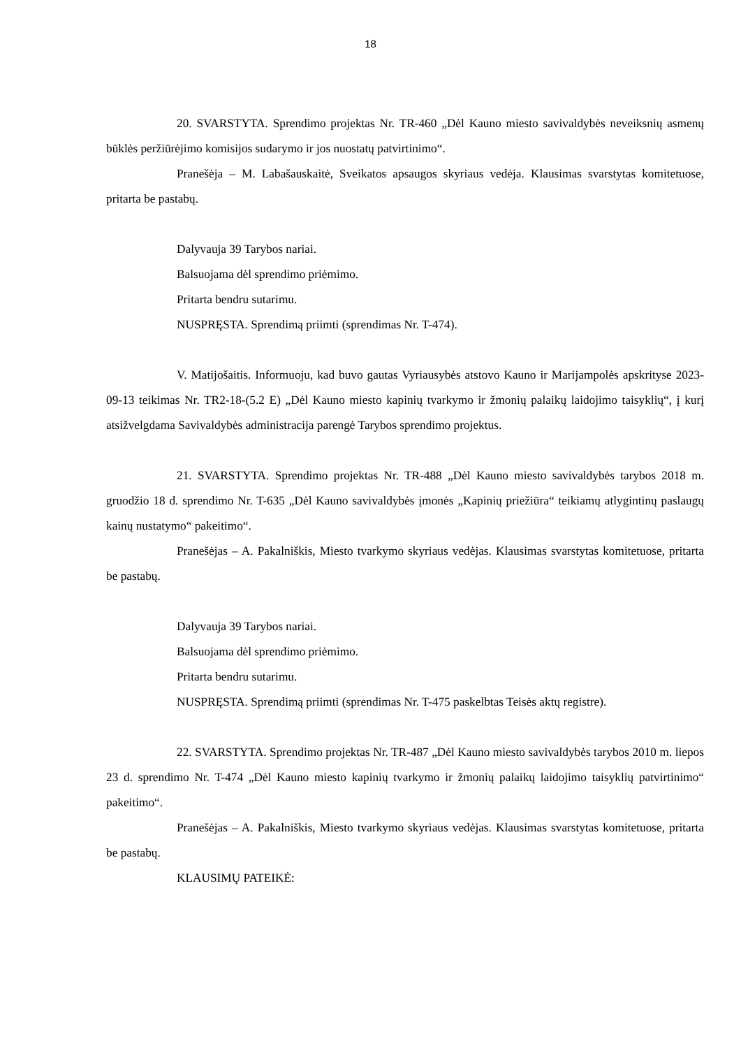18
20. SVARSTYTA. Sprendimo projektas Nr. TR-460 „Dėl Kauno miesto savivaldybės neveiksnių asmenų būklės peržiūrėjimo komisijos sudarymo ir jos nuostatų patvirtinimo“.
Pranešėja – M. Labašauskaitė, Sveikatos apsaugos skyriaus vedėja. Klausimas svarstytas komitetuose, pritarta be pastabų.
Dalyvauja 39 Tarybos nariai.
Balsuojama dėl sprendimo priėmimo.
Pritarta bendru sutarimu.
NUSPRĘSTA. Sprendimą priimti (sprendimas Nr. T-474).
V. Matijošaitis. Informuoju, kad buvo gautas Vyriausybės atstovo Kauno ir Marijampolės apskrityse 2023-09-13 teikimas Nr. TR2-18-(5.2 E) „Dėl Kauno miesto kapinių tvarkymo ir žmonių palaikų laidojimo taisyklių“, į kurį atsižvelgdama Savivaldybės administracija parengė Tarybos sprendimo projektus.
21. SVARSTYTA. Sprendimo projektas Nr. TR-488 „Dėl Kauno miesto savivaldybės tarybos 2018 m. gruodžio 18 d. sprendimo Nr. T-635 „Dėl Kauno savivaldybės įmonės „Kapinių priežiūra“ teikiamų atlygintinų paslaugų kainų nustatymo“ pakeitimo“.
Pranešėjas – A. Pakalniškis, Miesto tvarkymo skyriaus vedėjas. Klausimas svarstytas komitetuose, pritarta be pastabų.
Dalyvauja 39 Tarybos nariai.
Balsuojama dėl sprendimo priėmimo.
Pritarta bendru sutarimu.
NUSPRĘSTA. Sprendimą priimti (sprendimas Nr. T-475 paskelbtas Teisės aktų registre).
22. SVARSTYTA. Sprendimo projektas Nr. TR-487 „Dėl Kauno miesto savivaldybės tarybos 2010 m. liepos 23 d. sprendimo Nr. T-474 „Dėl Kauno miesto kapinių tvarkymo ir žmonių palaikų laidojimo taisyklių patvirtinimo“ pakeitimo“.
Pranešėjas – A. Pakalniškis, Miesto tvarkymo skyriaus vedėjas. Klausimas svarstytas komitetuose, pritarta be pastabų.
KLAUSIMŲ PATEIKĖ: